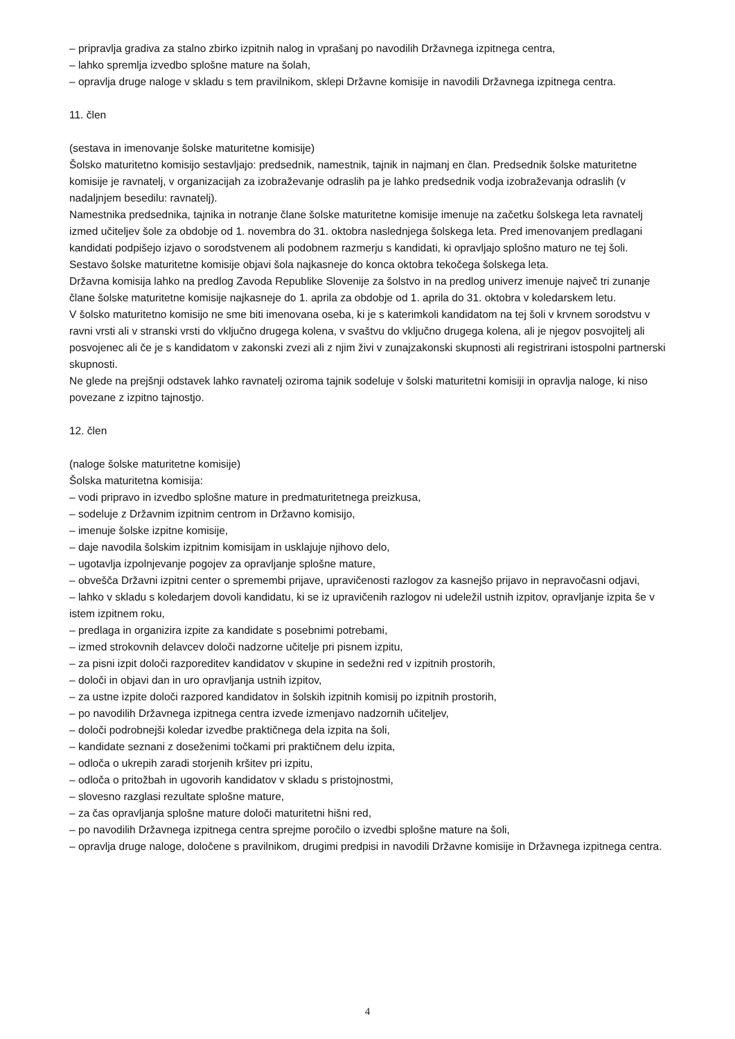– pripravlja gradiva za stalno zbirko izpitnih nalog in vprašanj po navodilih Državnega izpitnega centra,
– lahko spremlja izvedbo splošne mature na šolah,
– opravlja druge naloge v skladu s tem pravilnikom, sklepi Državne komisije in navodili Državnega izpitnega centra.
11. člen
(sestava in imenovanje šolske maturitetne komisije)
Šolsko maturitetno komisijo sestavljajo: predsednik, namestnik, tajnik in najmanj en član. Predsednik šolske maturitetne komisije je ravnatelj, v organizacijah za izobraževanje odraslih pa je lahko predsednik vodja izobraževanja odraslih (v nadaljnjem besedilu: ravnatelj).
Namestnika predsednika, tajnika in notranje člane šolske maturitetne komisije imenuje na začetku šolskega leta ravnatelj izmed učiteljev šole za obdobje od 1. novembra do 31. oktobra naslednjega šolskega leta. Pred imenovanjem predlagani kandidati podpišejo izjavo o sorodstvenem ali podobnem razmerju s kandidati, ki opravljajo splošno maturo ne tej šoli.
Sestavo šolske maturitetne komisije objavi šola najkasneje do konca oktobra tekočega šolskega leta.
Državna komisija lahko na predlog Zavoda Republike Slovenije za šolstvo in na predlog univerz imenuje največ tri zunanje člane šolske maturitetne komisije najkasneje do 1. aprila za obdobje od 1. aprila do 31. oktobra v koledarskem letu.
V šolsko maturitetno komisijo ne sme biti imenovana oseba, ki je s katerimkoli kandidatom na tej šoli v krvnem sorodstvu v ravni vrsti ali v stranski vrsti do vključno drugega kolena, v svaštvu do vključno drugega kolena, ali je njegov posvojitelj ali posvojenec ali če je s kandidatom v zakonski zvezi ali z njim živi v zunajzakonski skupnosti ali registrirani istospolni partnerski skupnosti.
Ne glede na prejšnji odstavek lahko ravnatelj oziroma tajnik sodeluje v šolski maturitetni komisiji in opravlja naloge, ki niso povezane z izpitno tajnostjo.
12. člen
(naloge šolske maturitetne komisije)
Šolska maturitetna komisija:
– vodi pripravo in izvedbo splošne mature in predmaturitetnega preizkusa,
– sodeluje z Državnim izpitnim centrom in Državno komisijo,
– imenuje šolske izpitne komisije,
– daje navodila šolskim izpitnim komisijam in usklajuje njihovo delo,
– ugotavlja izpolnjevanje pogojev za opravljanje splošne mature,
– obvešča Državni izpitni center o spremembi prijave, upravičenosti razlogov za kasnejšo prijavo in nepravočasni odjavi,
– lahko v skladu s koledarjem dovoli kandidatu, ki se iz upravičenih razlogov ni udeležil ustnih izpitov, opravljanje izpita še v istem izpitnem roku,
– predlaga in organizira izpite za kandidate s posebnimi potrebami,
– izmed strokovnih delavcev določi nadzorne učitelje pri pisnem izpitu,
– za pisni izpit določi razporeditev kandidatov v skupine in sedežni red v izpitnih prostorih,
– določi in objavi dan in uro opravljanja ustnih izpitov,
– za ustne izpite določi razpored kandidatov in šolskih izpitnih komisij po izpitnih prostorih,
– po navodilih Državnega izpitnega centra izvede izmenjavo nadzornih učiteljev,
– določi podrobnejši koledar izvedbe praktičnega dela izpita na šoli,
– kandidate seznani z doseženimi točkami pri praktičnem delu izpita,
– odloča o ukrepih zaradi storjenih kršitev pri izpitu,
– odloča o pritožbah in ugovorih kandidatov v skladu s pristojnostmi,
– slovesno razglasi rezultate splošne mature,
– za čas opravljanja splošne mature določi maturitetni hišni red,
– po navodilih Državnega izpitnega centra sprejme poročilo o izvedbi splošne mature na šoli,
– opravlja druge naloge, določene s pravilnikom, drugimi predpisi in navodili Državne komisije in Državnega izpitnega centra.
4